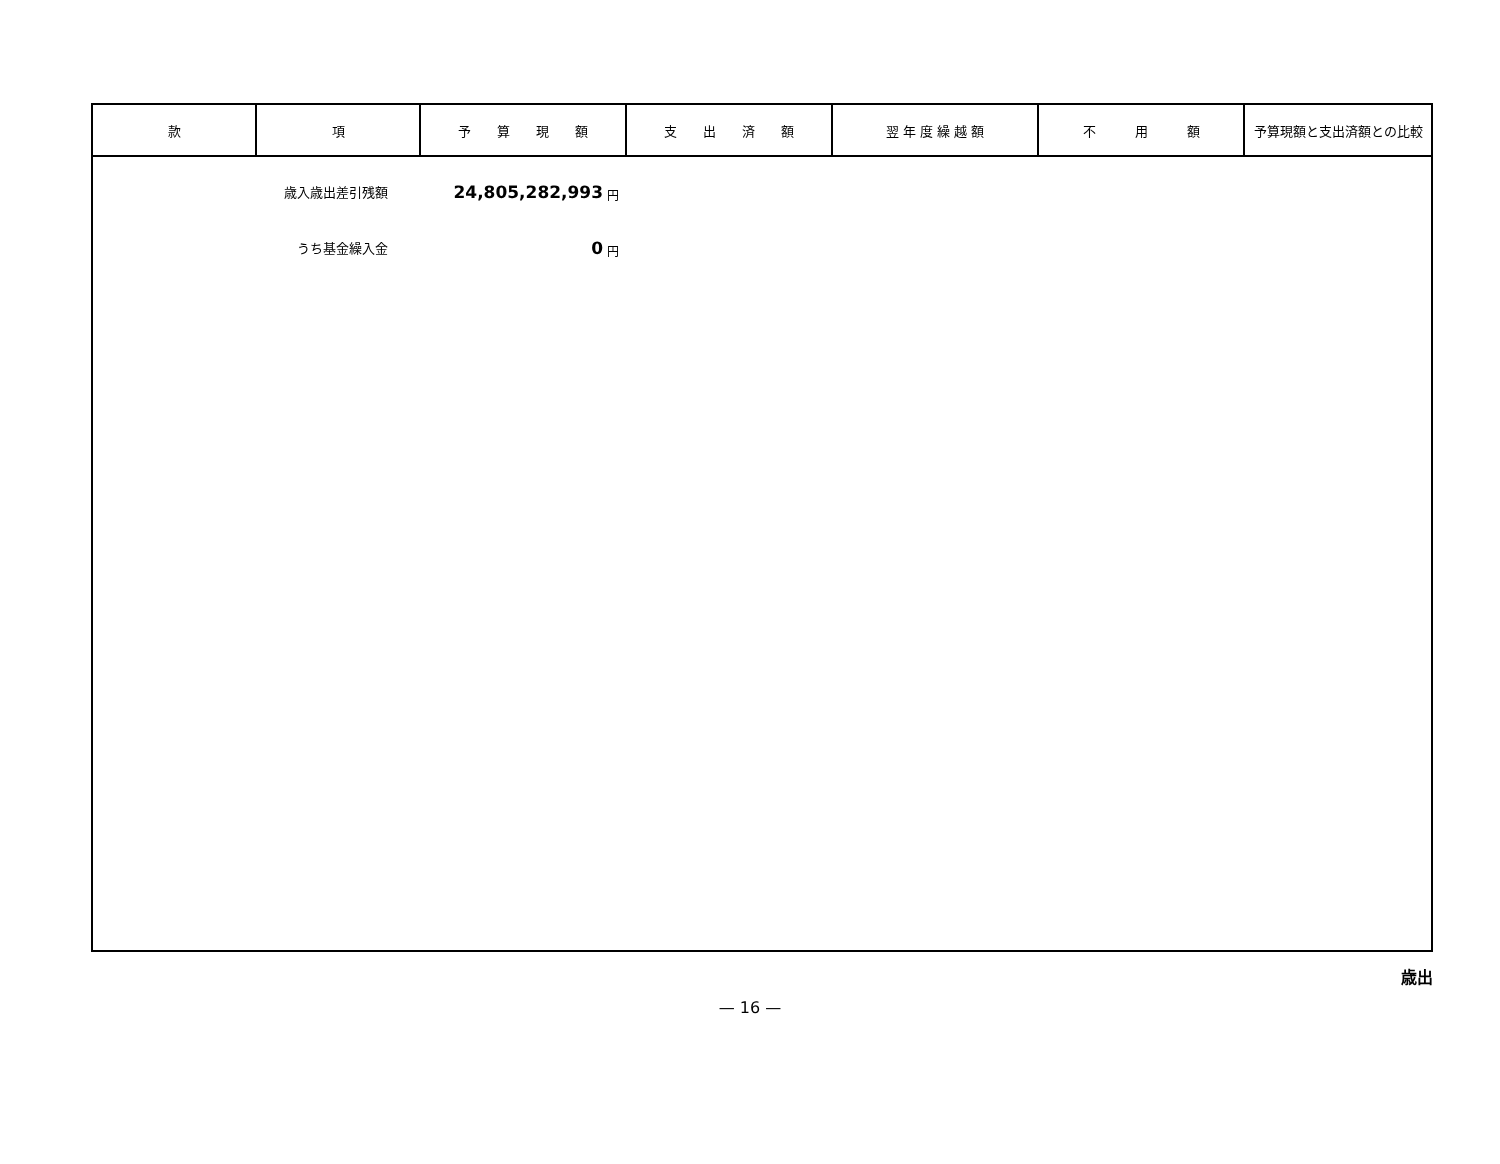| 款 | 項 | 予 算 現 額 | 支 出 済 額 | 翌 年 度 繰 越 額 | 不 用 額 | 予算現額と支出済額との比較 |
| --- | --- | --- | --- | --- | --- | --- |
| 歳入歳出差引残額 24,805,282,993 円 うち基金繰入金 0 円 | | | | | | |
歳出
— 16 —